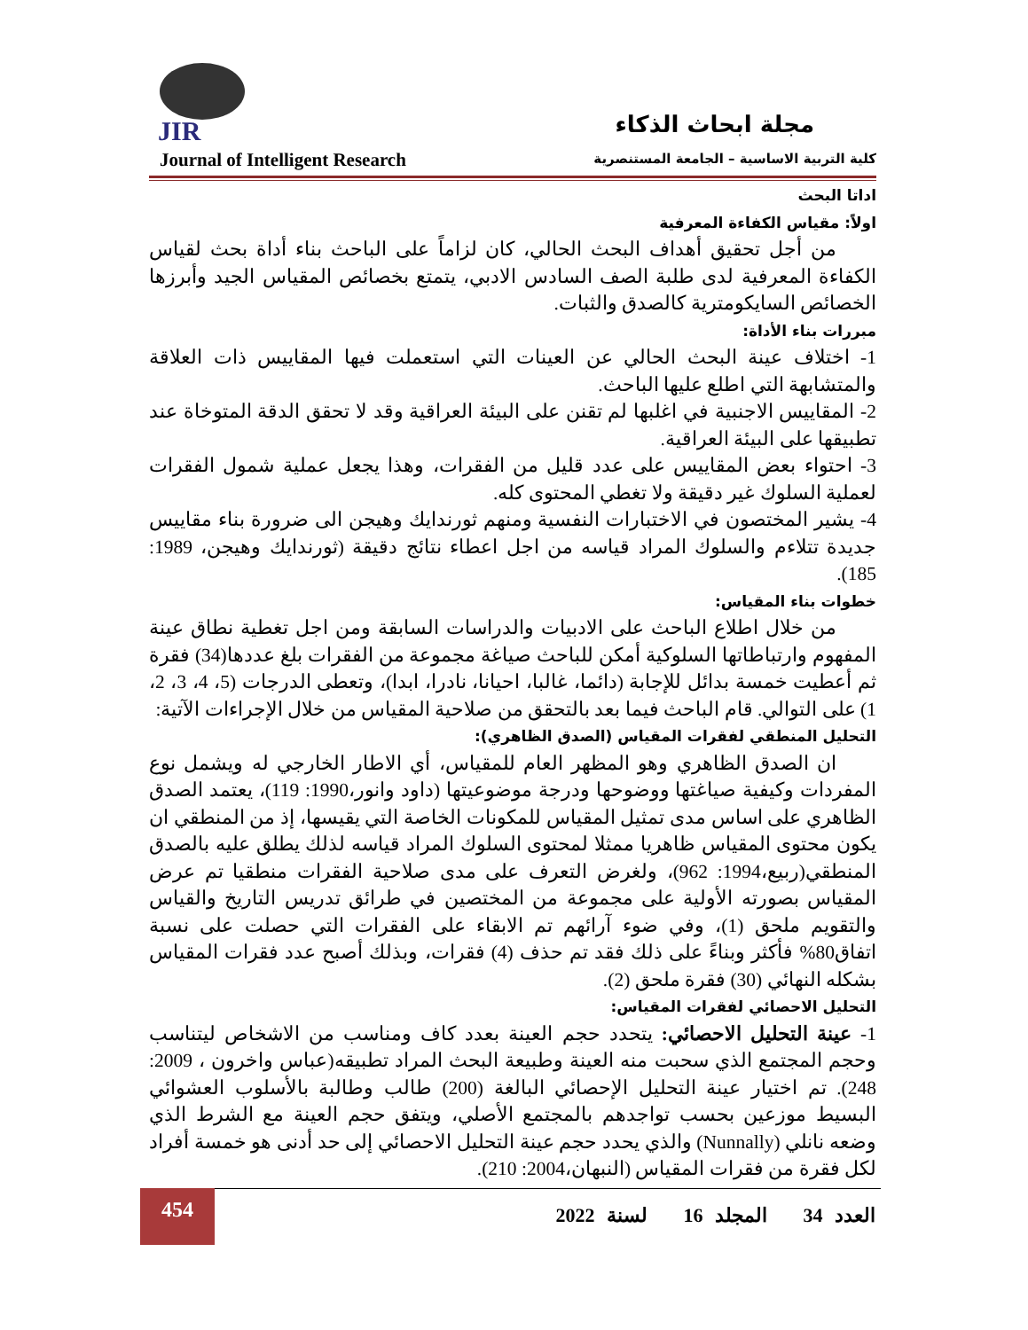JIR
مجلة ابحاث الذكاء
كلية التربية الاساسية – الجامعة المستنصرية
Journal of Intelligent Research
اداتا البحث
اولاً: مقياس الكفاءة المعرفية
من أجل تحقيق أهداف البحث الحالي، كان لزاماً على الباحث بناء أداة بحث لقياس الكفاءة المعرفية لدى طلبة الصف السادس الادبي، يتمتع بخصائص المقياس الجيد وأبرزها الخصائص السايكومترية كالصدق والثبات.
مبررات بناء الأداة:
1- اختلاف عينة البحث الحالي عن العينات التي استعملت فيها المقاييس ذات العلاقة والمتشابهة التي اطلع عليها الباحث.
2- المقاييس الاجنبية في اغلبها لم تقنن على البيئة العراقية وقد لا تحقق الدقة المتوخاة عند تطبيقها على البيئة العراقية.
3- احتواء بعض المقاييس على عدد قليل من الفقرات، وهذا يجعل عملية شمول الفقرات لعملية السلوك غير دقيقة ولا تغطي المحتوى كله.
4- يشير المختصون في الاختبارات النفسية ومنهم ثورندايك وهيجن الى ضرورة بناء مقاييس جديدة تتلاءم والسلوك المراد قياسه من اجل اعطاء نتائج دقيقة (ثورندايك وهيجن، 1989: 185).
خطوات بناء المقياس:
من خلال اطلاع الباحث على الادبيات والدراسات السابقة ومن اجل تغطية نطاق عينة المفهوم وارتباطاتها السلوكية أمكن للباحث صياغة مجموعة من الفقرات بلغ عددها(34) فقرة ثم أعطيت خمسة بدائل للإجابة (دائما، غالبا، احيانا، نادرا، ابدا)، وتعطى الدرجات (5، 4، 3، 2، 1) على التوالي. قام الباحث فيما بعد بالتحقق من صلاحية المقياس من خلال الإجراءات الآتية:
التحليل المنطقي لفقرات المقياس (الصدق الظاهري):
ان الصدق الظاهري وهو المظهر العام للمقياس، أي الاطار الخارجي له ويشمل نوع المفردات وكيفية صياغتها ووضوحها ودرجة موضوعيتها (داود وانور،1990: 119)، يعتمد الصدق الظاهري على اساس مدى تمثيل المقياس للمكونات الخاصة التي يقيسها، إذ من المنطقي ان يكون محتوى المقياس ظاهريا ممثلا لمحتوى السلوك المراد قياسه لذلك يطلق عليه بالصدق المنطقي(ربيع،1994: 962)، ولغرض التعرف على مدى صلاحية الفقرات منطقيا تم عرض المقياس بصورته الأولية على مجموعة من المختصين في طرائق تدريس التاريخ والقياس والتقويم ملحق (1)، وفي ضوء آرائهم تم الابقاء على الفقرات التي حصلت على نسبة اتفاق80% فأكثر وبناءً على ذلك فقد تم حذف (4) فقرات، وبذلك أصبح عدد فقرات المقياس بشكله النهائي (30) فقرة ملحق (2).
التحليل الاحصائي لفقرات المقياس:
1- عينة التحليل الاحصائي: يتحدد حجم العينة بعدد كاف ومناسب من الاشخاص ليتناسب وحجم المجتمع الذي سحبت منه العينة وطبيعة البحث المراد تطبيقه(عباس واخرون ، 2009: 248). تم اختيار عينة التحليل الإحصائي البالغة (200) طالب وطالبة بالأسلوب العشوائي البسيط موزعين بحسب تواجدهم بالمجتمع الأصلي، ويتفق حجم العينة مع الشرط الذي وضعه نانلي (Nunnally) والذي يحدد حجم عينة التحليل الاحصائي إلى حد أدنى هو خمسة أفراد لكل فقرة من فقرات المقياس (النبهان،2004: 210).
454
العدد 34 المجلد 16 لسنة 2022